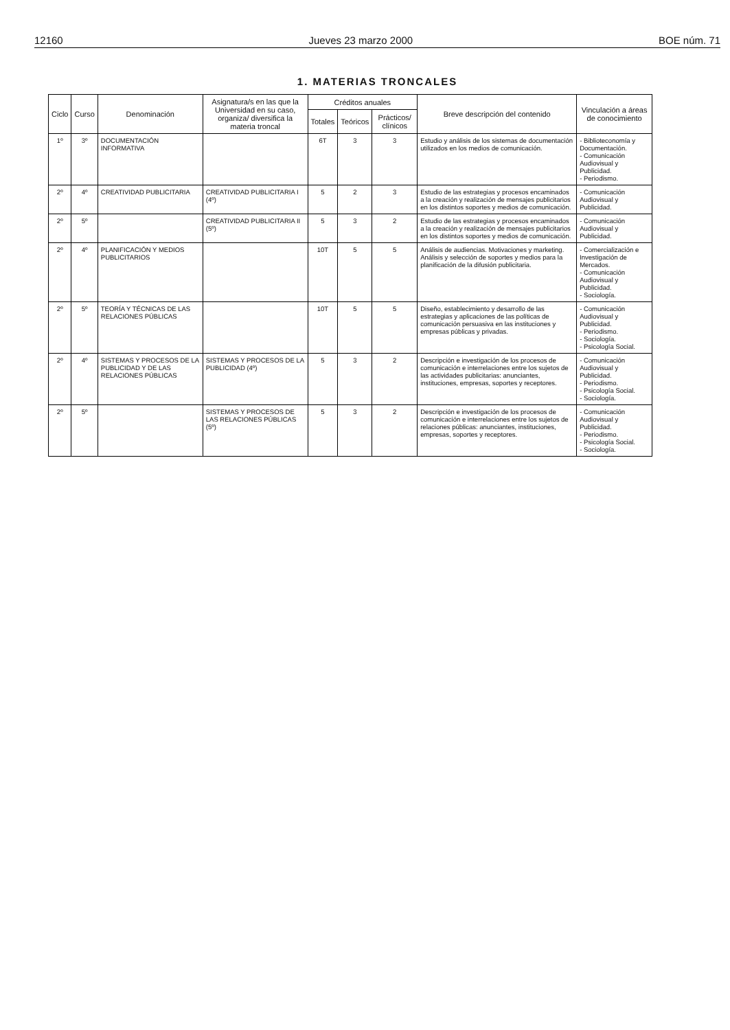12160 Jueves 23 marzo 2000 BOE núm. 71
1. MATERIAS TRONCALES
| Ciclo | Curso | Denominación | Asignatura/s en las que la Universidad en su caso, organiza/ diversifica la materia troncal | Créditos anuales | | | Breve descripción del contenido | Vinculación a áreas de conocimiento |
| --- | --- | --- | --- | --- | --- | --- | --- | --- |
| | | | | Totales | Teóricos | Prácticos/ clínicos | | |
| 1º | 3º | DOCUMENTACIÓN INFORMATIVA | | 6T | 3 | 3 | Estudio y análisis de los sistemas de documentación utilizados en los medios de comunicación. | - Biblioteconomía y Documentación. - Comunicación Audiovisual y Publicidad. - Periodismo. |
| 2º | 4º | CREATIVIDAD PUBLICITARIA | CREATIVIDAD PUBLICITARIA I (4º) | 5 | 2 | 3 | Estudio de las estrategias y procesos encaminados a la creación y realización de mensajes publicitarios en los distintos soportes y medios de comunicación. | - Comunicación Audiovisual y Publicidad. |
| 2º | 5º | | CREATIVIDAD PUBLICITARIA II (5º) | 5 | 3 | 2 | Estudio de las estrategias y procesos encaminados a la creación y realización de mensajes publicitarios en los distintos soportes y medios de comunicación. | - Comunicación Audiovisual y Publicidad. |
| 2º | 4º | PLANIFICACIÓN Y MEDIOS PUBLICITARIOS | | 10T | 5 | 5 | Análisis de audiencias. Motivaciones y marketing. Análisis y selección de soportes y medios para la planificación de la difusión publicitaria. | - Comercialización e Investigación de Mercados. - Comunicación Audiovisual y Publicidad. - Sociología. |
| 2º | 5º | TEORÍA Y TÉCNICAS DE LAS RELACIONES PÚBLICAS | | 10T | 5 | 5 | Diseño, establecimiento y desarrollo de las estrategias y aplicaciones de las políticas de comunicación persuasiva en las instituciones y empresas públicas y privadas. | - Comunicación Audiovisual y Publicidad. - Periodismo. - Sociología. - Psicología Social. |
| 2º | 4º | SISTEMAS Y PROCESOS DE LA PUBLICIDAD Y DE LAS RELACIONES PÚBLICAS | SISTEMAS Y PROCESOS DE LA PUBLICIDAD (4º) | 5 | 3 | 2 | Descripción e investigación de los procesos de comunicación e interrelaciones entre los sujetos de las actividades publicitarias: anunciantes, instituciones, empresas, soportes y receptores. | - Comunicación Audiovisual y Publicidad. - Periodismo. - Psicología Social. - Sociología. |
| 2º | 5º | | SISTEMAS Y PROCESOS DE LAS RELACIONES PÚBLICAS (5º) | 5 | 3 | 2 | Descripción e investigación de los procesos de comunicación e interrelaciones entre los sujetos de relaciones públicas: anunciantes, instituciones, empresas, soportes y receptores. | - Comunicación Audiovisual y Publicidad. - Periodismo. - Psicología Social. - Sociología. |